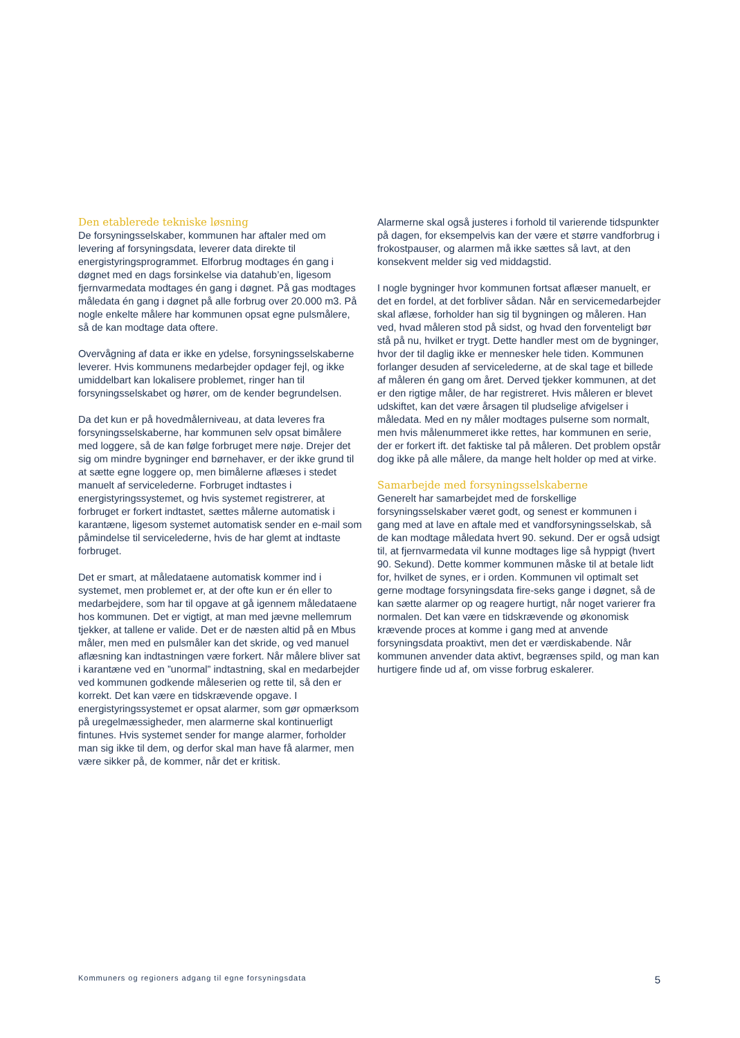Den etablerede tekniske løsning
De forsyningsselskaber, kommunen har aftaler med om levering af forsyningsdata, leverer data direkte til energistyringsprogrammet. Elforbrug modtages én gang i døgnet med en dags forsinkelse via datahub’en, ligesom fjernvarmedata modtages én gang i døgnet. På gas modtages måledata én gang i døgnet på alle forbrug over 20.000 m3. På nogle enkelte målere har kommunen opsat egne pulsmålere, så de kan modtage data oftere.
Overvågning af data er ikke en ydelse, forsyningsselskaberne leverer. Hvis kommunens medarbejder opdager fejl, og ikke umiddelbart kan lokalisere problemet, ringer han til forsyningsselskabet og hører, om de kender begrundelsen.
Da det kun er på hovedmålerniveau, at data leveres fra forsyningsselskaberne, har kommunen selv opsat bimålere med loggere, så de kan følge forbruget mere nøje. Drejer det sig om mindre bygninger end børnehaver, er der ikke grund til at sætte egne loggere op, men bimålerne aflæses i stedet manuelt af servicelederne. Forbruget indtastes i energistyringssystemet, og hvis systemet registrerer, at forbruget er forkert indtastet, sættes målerne automatisk i karantæne, ligesom systemet automatisk sender en e-mail som påmindelse til servicelederne, hvis de har glemt at indtaste forbruget.
Det er smart, at måledataene automatisk kommer ind i systemet, men problemet er, at der ofte kun er én eller to medarbejdere, som har til opgave at gå igennem måledataene hos kommunen. Det er vigtigt, at man med jævne mellemrum tjekker, at tallene er valide. Det er de næsten altid på en Mbus måler, men med en pulsmåler kan det skride, og ved manuel aflæsning kan indtastningen være forkert. Når målere bliver sat i karantæne ved en ”unormal” indtastning, skal en medarbejder ved kommunen godkende måleserien og rette til, så den er korrekt. Det kan være en tidskrævende opgave. I energistyringssystemet er opsat alarmer, som gør opmærksom på uregelmæssigheder, men alarmerne skal kontinuerligt fintunes. Hvis systemet sender for mange alarmer, forholder man sig ikke til dem, og derfor skal man have få alarmer, men være sikker på, de kommer, når det er kritisk.
Alarmerne skal også justeres i forhold til varierende tidspunkter på dagen, for eksempelvis kan der være et større vandforbrug i frokostpauser, og alarmen må ikke sættes så lavt, at den konsekvent melder sig ved middagstid.
I nogle bygninger hvor kommunen fortsat aflæser manuelt, er det en fordel, at det forbliver sådan. Når en servicemedarbejder skal aflæse, forholder han sig til bygningen og måleren. Han ved, hvad måleren stod på sidst, og hvad den forventeligt bør stå på nu, hvilket er trygt. Dette handler mest om de bygninger, hvor der til daglig ikke er mennesker hele tiden. Kommunen forlanger desuden af servicelederne, at de skal tage et billede af måleren én gang om året. Derved tjekker kommunen, at det er den rigtige måler, de har registreret. Hvis måleren er blevet udskiftet, kan det være årsagen til pludselige afvigelser i måledata. Med en ny måler modtages pulserne som normalt, men hvis målenummeret ikke rettes, har kommunen en serie, der er forkert ift. det faktiske tal på måleren. Det problem opstår dog ikke på alle målere, da mange helt holder op med at virke.
Samarbejde med forsyningsselskaberne
Generelt har samarbejdet med de forskellige forsyningsselskaber været godt, og senest er kommunen i gang med at lave en aftale med et vandforsyningsselskab, så de kan modtage måledata hvert 90. sekund. Der er også udsigt til, at fjernvarmedata vil kunne modtages lige så hyppigt (hvert 90. Sekund). Dette kommer kommunen måske til at betale lidt for, hvilket de synes, er i orden. Kommunen vil optimalt set gerne modtage forsyningsdata fire-seks gange i døgnet, så de kan sætte alarmer op og reagere hurtigt, når noget varierer fra normalen. Det kan være en tidskrævende og økonomisk krævende proces at komme i gang med at anvende forsyningsdata proaktivt, men det er værdiskabende. Når kommunen anvender data aktivt, begrænses spild, og man kan hurtigere finde ud af, om visse forbrug eskalerer.
Kommuners og regioners adgang til egne forsyningsdata 5